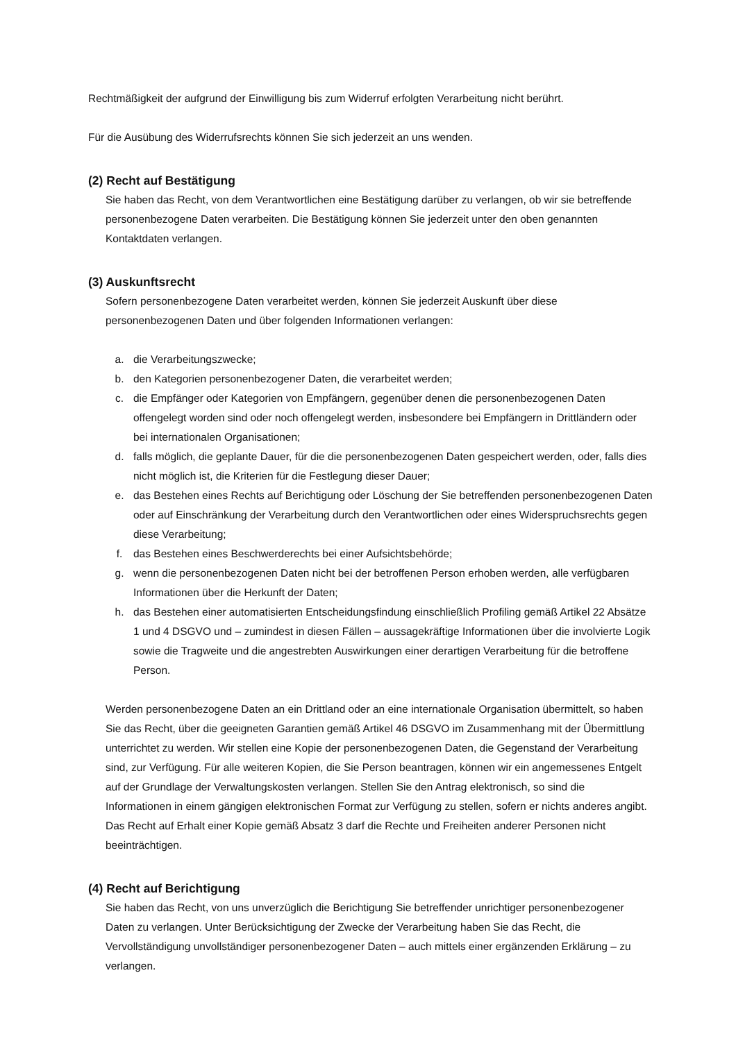Rechtmäßigkeit der aufgrund der Einwilligung bis zum Widerruf erfolgten Verarbeitung nicht berührt.
Für die Ausübung des Widerrufsrechts können Sie sich jederzeit an uns wenden.
(2) Recht auf Bestätigung
Sie haben das Recht, von dem Verantwortlichen eine Bestätigung darüber zu verlangen, ob wir sie betreffende personenbezogene Daten verarbeiten. Die Bestätigung können Sie jederzeit unter den oben genannten Kontaktdaten verlangen.
(3) Auskunftsrecht
Sofern personenbezogene Daten verarbeitet werden, können Sie jederzeit Auskunft über diese personenbezogenen Daten und über folgenden Informationen verlangen:
a. die Verarbeitungszwecke;
b. den Kategorien personenbezogener Daten, die verarbeitet werden;
c. die Empfänger oder Kategorien von Empfängern, gegenüber denen die personenbezogenen Daten offengelegt worden sind oder noch offengelegt werden, insbesondere bei Empfängern in Drittländern oder bei internationalen Organisationen;
d. falls möglich, die geplante Dauer, für die die personenbezogenen Daten gespeichert werden, oder, falls dies nicht möglich ist, die Kriterien für die Festlegung dieser Dauer;
e. das Bestehen eines Rechts auf Berichtigung oder Löschung der Sie betreffenden personenbezogenen Daten oder auf Einschränkung der Verarbeitung durch den Verantwortlichen oder eines Widerspruchsrechts gegen diese Verarbeitung;
f. das Bestehen eines Beschwerderechts bei einer Aufsichtsbehörde;
g. wenn die personenbezogenen Daten nicht bei der betroffenen Person erhoben werden, alle verfügbaren Informationen über die Herkunft der Daten;
h. das Bestehen einer automatisierten Entscheidungsfindung einschließlich Profiling gemäß Artikel 22 Absätze 1 und 4 DSGVO und – zumindest in diesen Fällen – aussagekräftige Informationen über die involvierte Logik sowie die Tragweite und die angestrebten Auswirkungen einer derartigen Verarbeitung für die betroffene Person.
Werden personenbezogene Daten an ein Drittland oder an eine internationale Organisation übermittelt, so haben Sie das Recht, über die geeigneten Garantien gemäß Artikel 46 DSGVO im Zusammenhang mit der Übermittlung unterrichtet zu werden. Wir stellen eine Kopie der personenbezogenen Daten, die Gegenstand der Verarbeitung sind, zur Verfügung. Für alle weiteren Kopien, die Sie Person beantragen, können wir ein angemessenes Entgelt auf der Grundlage der Verwaltungskosten verlangen. Stellen Sie den Antrag elektronisch, so sind die Informationen in einem gängigen elektronischen Format zur Verfügung zu stellen, sofern er nichts anderes angibt. Das Recht auf Erhalt einer Kopie gemäß Absatz 3 darf die Rechte und Freiheiten anderer Personen nicht beeinträchtigen.
(4) Recht auf Berichtigung
Sie haben das Recht, von uns unverzüglich die Berichtigung Sie betreffender unrichtiger personenbezogener Daten zu verlangen. Unter Berücksichtigung der Zwecke der Verarbeitung haben Sie das Recht, die Vervollständigung unvollständiger personenbezogener Daten – auch mittels einer ergänzenden Erklärung – zu verlangen.